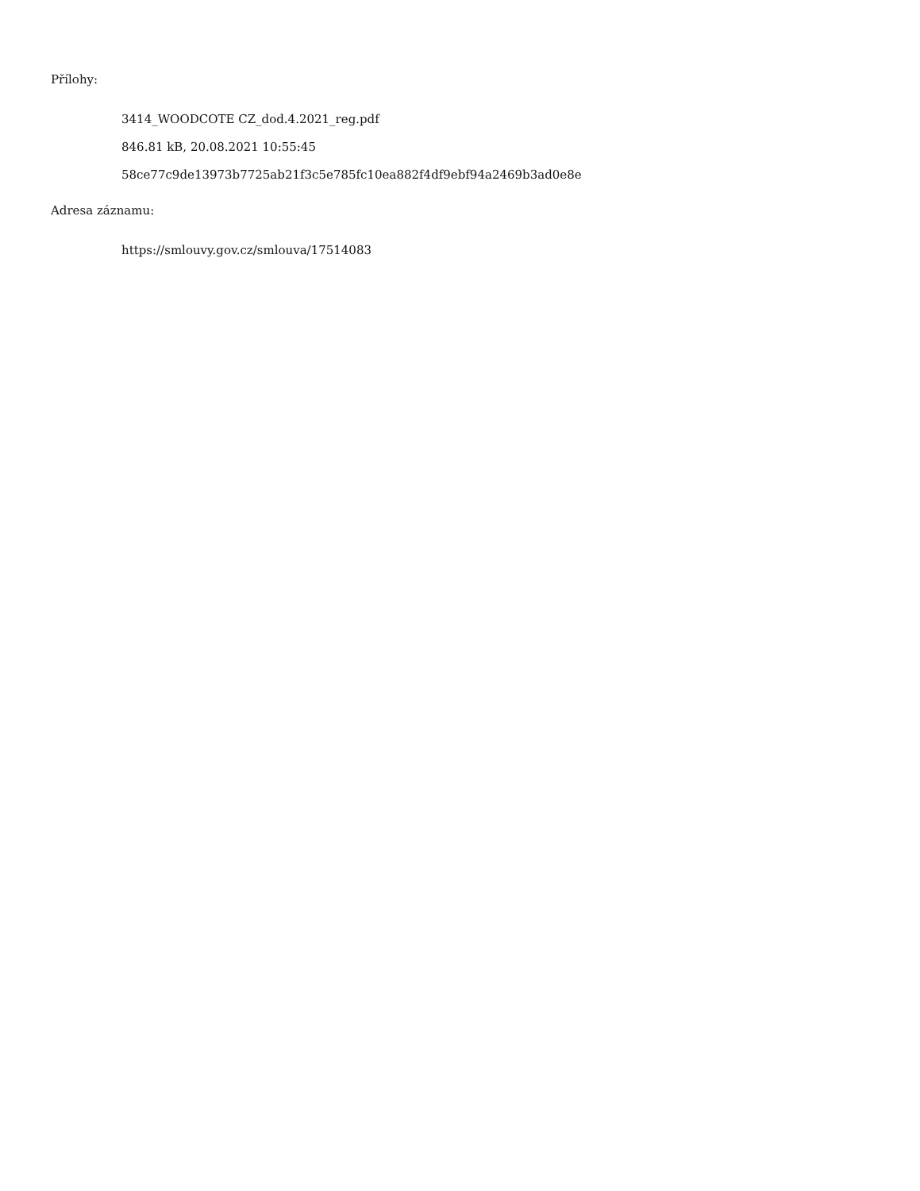Přílohy:
3414_WOODCOTE CZ_dod.4.2021_reg.pdf
846.81 kB, 20.08.2021 10:55:45
58ce77c9de13973b7725ab21f3c5e785fc10ea882f4df9ebf94a2469b3ad0e8e
Adresa záznamu:
https://smlouvy.gov.cz/smlouva/17514083